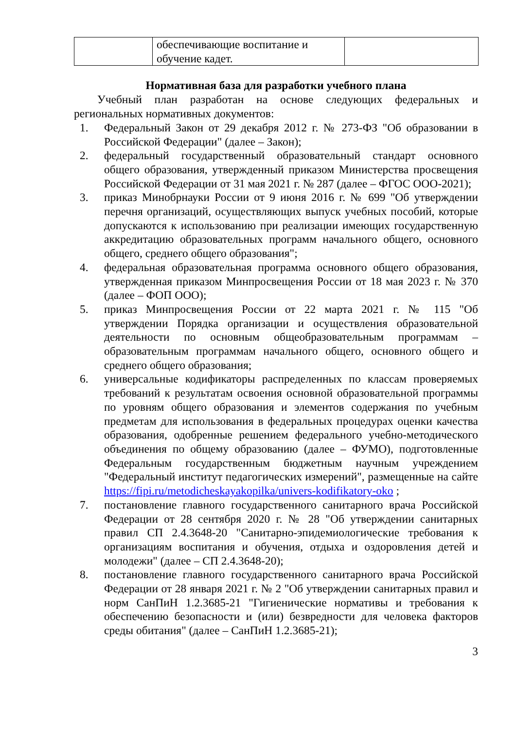| | обеспечивающие воспитание и обучение кадет. | |
Нормативная база для разработки учебного плана
Учебный план разработан на основе следующих федеральных и региональных нормативных документов:
1. Федеральный Закон от 29 декабря 2012 г. № 273-ФЗ "Об образовании в Российской Федерации" (далее – Закон);
2. федеральный государственный образовательный стандарт основного общего образования, утвержденный приказом Министерства просвещения Российской Федерации от 31 мая 2021 г. № 287 (далее – ФГОС ООО-2021);
3. приказ Минобрнауки России от 9 июня 2016 г. № 699 "Об утверждении перечня организаций, осуществляющих выпуск учебных пособий, которые допускаются к использованию при реализации имеющих государственную аккредитацию образовательных программ начального общего, основного общего, среднего общего образования";
4. федеральная образовательная программа основного общего образования, утвержденная приказом Минпросвещения России от 18 мая 2023 г. № 370 (далее – ФОП ООО);
5. приказ Минпросвещения России от 22 марта 2021 г. № 115 "Об утверждении Порядка организации и осуществления образовательной деятельности по основным общеобразовательным программам – образовательным программам начального общего, основного общего и среднего общего образования;
6. универсальные кодификаторы распределенных по классам проверяемых требований к результатам освоения основной образовательной программы по уровням общего образования и элементов содержания по учебным предметам для использования в федеральных процедурах оценки качества образования, одобренные решением федерального учебно-методического объединения по общему образованию (далее – ФУМО), подготовленные Федеральным государственным бюджетным научным учреждением "Федеральный институт педагогических измерений", размещенные на сайте https://fipi.ru/metodicheskayakopilka/univers-kodifikatory-oko ;
7. постановление главного государственного санитарного врача Российской Федерации от 28 сентября 2020 г. № 28 "Об утверждении санитарных правил СП 2.4.3648-20 "Санитарно-эпидемиологические требования к организациям воспитания и обучения, отдыха и оздоровления детей и молодежи" (далее – СП 2.4.3648-20);
8. постановление главного государственного санитарного врача Российской Федерации от 28 января 2021 г. № 2 "Об утверждении санитарных правил и норм СанПиН 1.2.3685-21 "Гигиенические нормативы и требования к обеспечению безопасности и (или) безвредности для человека факторов среды обитания" (далее – СанПиН 1.2.3685-21);
3